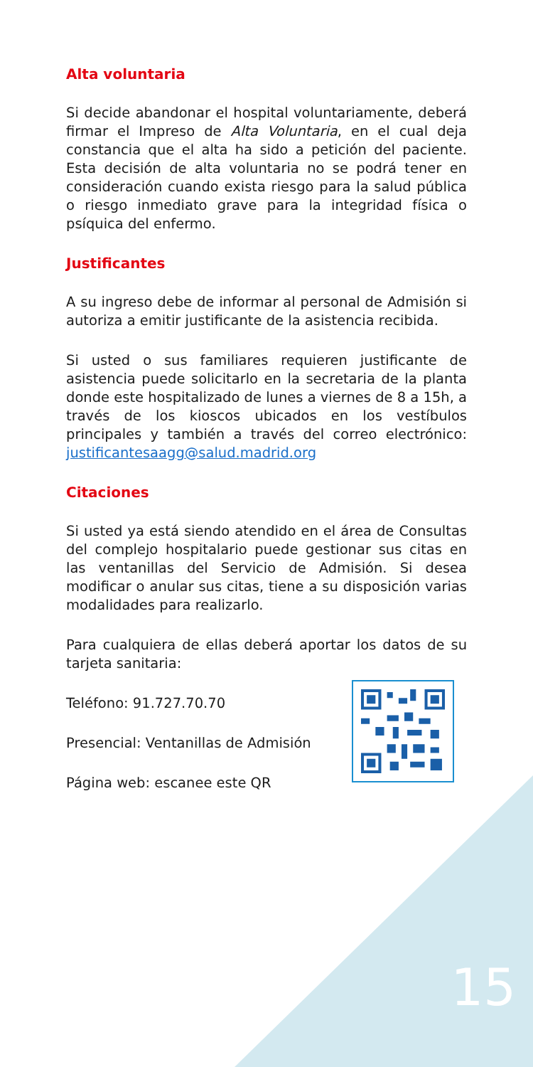Alta voluntaria
Si decide abandonar el hospital voluntariamente, deberá firmar el Impreso de Alta Voluntaria, en el cual deja constancia que el alta ha sido a petición del paciente. Esta decisión de alta voluntaria no se podrá tener en consideración cuando exista riesgo para la salud pública o riesgo inmediato grave para la integridad física o psíquica del enfermo.
Justificantes
A su ingreso debe de informar al personal de Admisión si autoriza a emitir justificante de la asistencia recibida.
Si usted o sus familiares requieren justificante de asistencia puede solicitarlo en la secretaria de la planta donde este hospitalizado de lunes a viernes de 8 a 15h, a través de los kioscos ubicados en los vestíbulos principales y también a través del correo electrónico: justificantesaagg@salud.madrid.org
Citaciones
Si usted ya está siendo atendido en el área de Consultas del complejo hospitalario puede gestionar sus citas en las ventanillas del Servicio de Admisión. Si desea modificar o anular sus citas, tiene a su disposición varias modalidades para realizarlo.
Para cualquiera de ellas deberá aportar los datos de su tarjeta sanitaria:
Teléfono: 91.727.70.70
Presencial: Ventanillas de Admisión
Página web: escanee este QR
15